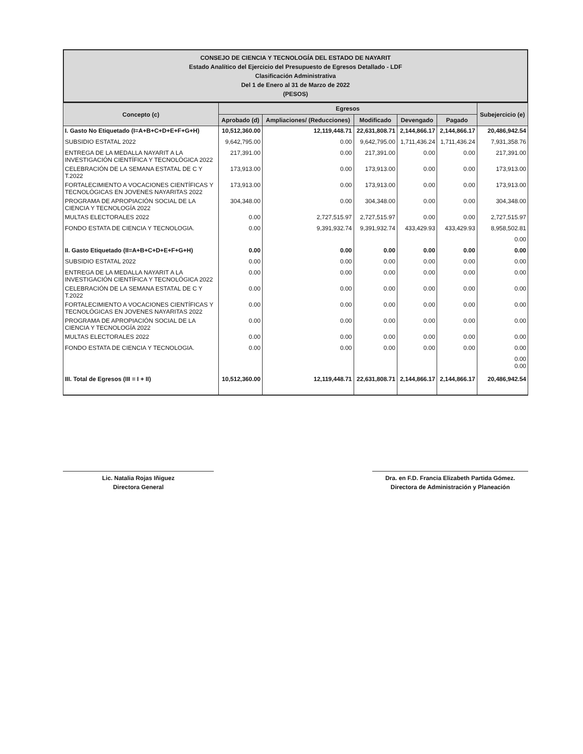CONSEJO DE CIENCIA Y TECNOLOGÍA DEL ESTADO DE NAYARIT
Estado Analítico del Ejercicio del Presupuesto de Egresos Detallado - LDF
Clasificación Administrativa
Del 1 de Enero al 31 de Marzo de 2022
(PESOS)
| Concepto (c) | Egresos | | | | | Subejercicio (e) |
| --- | --- | --- | --- | --- | --- | --- |
| | Aprobado (d) | Ampliaciones/ (Reducciones) | Modificado | Devengado | Pagado | |
| I. Gasto No Etiquetado (I=A+B+C+D+E+F+G+H) | 10,512,360.00 | 12,119,448.71 | 22,631,808.71 | 2,144,866.17 | 2,144,866.17 | 20,486,942.54 |
| SUBSIDIO ESTATAL 2022 | 9,642,795.00 | 0.00 | 9,642,795.00 | 1,711,436.24 | 1,711,436.24 | 7,931,358.76 |
| ENTREGA DE LA MEDALLA NAYARIT A LA INVESTIGACIÓN CIENTÍFICA Y TECNOLÓGICA 2022 | 217,391.00 | 0.00 | 217,391.00 | 0.00 | 0.00 | 217,391.00 |
| CELEBRACIÓN DE LA SEMANA ESTATAL DE C Y T.2022 | 173,913.00 | 0.00 | 173,913.00 | 0.00 | 0.00 | 173,913.00 |
| FORTALECIMIENTO A VOCACIONES CIENTÍFICAS Y TECNOLÓGICAS EN JOVENES NAYARITAS 2022 | 173,913.00 | 0.00 | 173,913.00 | 0.00 | 0.00 | 173,913.00 |
| PROGRAMA DE APROPIACIÓN SOCIAL DE LA CIENCIA Y TECNOLOGÍA 2022 | 304,348.00 | 0.00 | 304,348.00 | 0.00 | 0.00 | 304,348.00 |
| MULTAS ELECTORALES 2022 | 0.00 | 2,727,515.97 | 2,727,515.97 | 0.00 | 0.00 | 2,727,515.97 |
| FONDO ESTATA DE CIENCIA Y TECNOLOGIA. | 0.00 | 9,391,932.74 | 9,391,932.74 | 433,429.93 | 433,429.93 | 8,958,502.81 |
| | | | | | | 0.00 |
| II. Gasto Etiquetado (II=A+B+C+D+E+F+G+H) | 0.00 | 0.00 | 0.00 | 0.00 | 0.00 | 0.00 |
| SUBSIDIO ESTATAL 2022 | 0.00 | 0.00 | 0.00 | 0.00 | 0.00 | 0.00 |
| ENTREGA DE LA MEDALLA NAYARIT A LA INVESTIGACIÓN CIENTÍFICA Y TECNOLÓGICA 2022 | 0.00 | 0.00 | 0.00 | 0.00 | 0.00 | 0.00 |
| CELEBRACIÓN DE LA SEMANA ESTATAL DE C Y T.2022 | 0.00 | 0.00 | 0.00 | 0.00 | 0.00 | 0.00 |
| FORTALECIMIENTO A VOCACIONES CIENTÍFICAS Y TECNOLÓGICAS EN JOVENES NAYARITAS 2022 | 0.00 | 0.00 | 0.00 | 0.00 | 0.00 | 0.00 |
| PROGRAMA DE APROPIACIÓN SOCIAL DE LA CIENCIA Y TECNOLOGÍA 2022 | 0.00 | 0.00 | 0.00 | 0.00 | 0.00 | 0.00 |
| MULTAS ELECTORALES 2022 | 0.00 | 0.00 | 0.00 | 0.00 | 0.00 | 0.00 |
| FONDO ESTATA DE CIENCIA Y TECNOLOGIA. | 0.00 | 0.00 | 0.00 | 0.00 | 0.00 | 0.00 |
| | | | | | | 0.00 0.00 |
| III. Total de Egresos (III = I + II) | 10,512,360.00 | 12,119,448.71 | 22,631,808.71 | 2,144,866.17 | 2,144,866.17 | 20,486,942.54 |
Lic. Natalia Rojas Iñiguez
Directora General
Dra. en F.D. Francia Elizabeth Partida Gómez.
Directora de Administración y Planeación